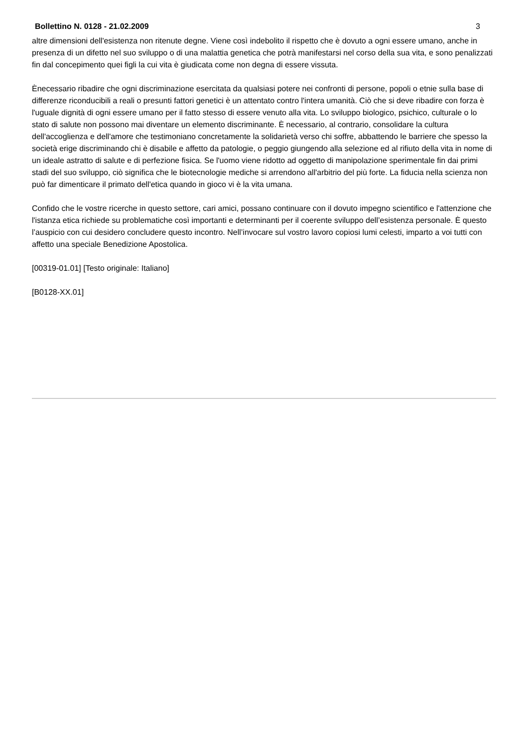Bollettino N. 0128 - 21.02.2009 3
altre dimensioni dell'esistenza non ritenute degne. Viene così indebolito il rispetto che è dovuto a ogni essere umano, anche in presenza di un difetto nel suo sviluppo o di una malattia genetica che potrà manifestarsi nel corso della sua vita, e sono penalizzati fin dal concepimento quei figli la cui vita è giudicata come non degna di essere vissuta.
Ènecessario ribadire che ogni discriminazione esercitata da qualsiasi potere nei confronti di persone, popoli o etnie sulla base di differenze riconducibili a reali o presunti fattori genetici è un attentato contro l'intera umanità. Ciò che si deve ribadire con forza è l'uguale dignità di ogni essere umano per il fatto stesso di essere venuto alla vita. Lo sviluppo biologico, psichico, culturale o lo stato di salute non possono mai diventare un elemento discriminante. È necessario, al contrario, consolidare la cultura dell'accoglienza e dell'amore che testimoniano concretamente la solidarietà verso chi soffre, abbattendo le barriere che spesso la società erige discriminando chi è disabile e affetto da patologie, o peggio giungendo alla selezione ed al rifiuto della vita in nome di un ideale astratto di salute e di perfezione fisica. Se l'uomo viene ridotto ad oggetto di manipolazione sperimentale fin dai primi stadi del suo sviluppo, ciò significa che le biotecnologie mediche si arrendono all'arbitrio del più forte. La fiducia nella scienza non può far dimenticare il primato dell'etica quando in gioco vi è la vita umana.
Confido che le vostre ricerche in questo settore, cari amici, possano continuare con il dovuto impegno scientifico e l'attenzione che l'istanza etica richiede su problematiche così importanti e determinanti per il coerente sviluppo dell’esistenza personale. È questo l’auspicio con cui desidero concludere questo incontro. Nell’invocare sul vostro lavoro copiosi lumi celesti, imparto a voi tutti con affetto una speciale Benedizione Apostolica.
[00319-01.01] [Testo originale: Italiano]
[B0128-XX.01]